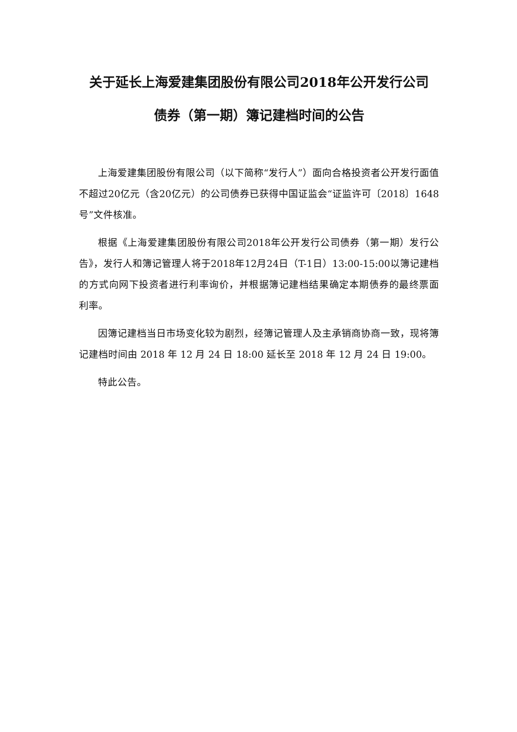关于延长上海爱建集团股份有限公司2018年公开发行公司
债券（第一期）簿记建档时间的公告
上海爱建集团股份有限公司（以下简称“发行人”）面向合格投资者公开发行面值不超过20亿元（含20亿元）的公司债券已获得中国证监会“证监许可〔2018〕1648号”文件核准。
根据《上海爱建集团股份有限公司2018年公开发行公司债券（第一期）发行公告》，发行人和簿记管理人将于2018年12月24日（T-1日）13:00-15:00以簿记建档的方式向网下投资者进行利率询价，并根据簿记建档结果确定本期债券的最终票面利率。
因簿记建档当日市场变化较为剧烈，经簿记管理人及主承销商协商一致，现将簿记建档时间由 2018 年 12 月 24 日 18:00 延长至 2018 年 12 月 24 日 19:00。
特此公告。